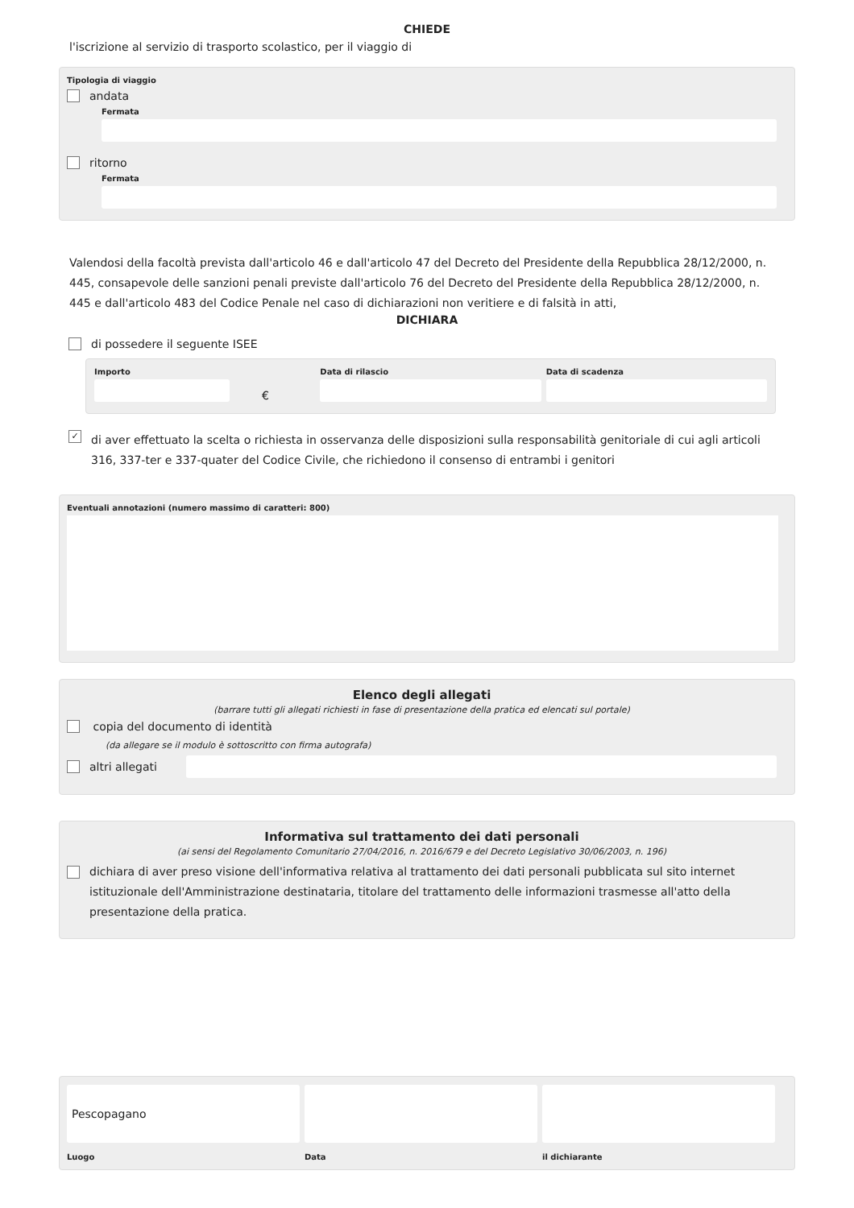CHIEDE
l'iscrizione al servizio di trasporto scolastico, per il viaggio di
Tipologia di viaggio
andata
Fermata
ritorno
Fermata
Valendosi della facoltà prevista dall'articolo 46 e dall'articolo 47 del Decreto del Presidente della Repubblica 28/12/2000, n. 445, consapevole delle sanzioni penali previste dall'articolo 76 del Decreto del Presidente della Repubblica 28/12/2000, n. 445 e dall'articolo 483 del Codice Penale nel caso di dichiarazioni non veritiere e di falsità in atti,
DICHIARA
di possedere il seguente ISEE
Importo
€
Data di rilascio Data di scadenza
✓
di aver effettuato la scelta o richiesta in osservanza delle disposizioni sulla responsabilità genitoriale di cui agli articoli 316, 337-ter e 337-quater del Codice Civile, che richiedono il consenso di entrambi i genitori
Eventuali annotazioni (numero massimo di caratteri: 800)
Elenco degli allegati
(barrare tutti gli allegati richiesti in fase di presentazione della pratica ed elencati sul portale)
copia del documento di identità
(da allegare se il modulo è sottoscritto con firma autografa)
altri allegati
Informativa sul trattamento dei dati personali
(ai sensi del Regolamento Comunitario 27/04/2016, n. 2016/679 e del Decreto Legislativo 30/06/2003, n. 196)
dichiara di aver preso visione dell'informativa relativa al trattamento dei dati personali pubblicata sul sito internet istituzionale dell'Amministrazione destinataria, titolare del trattamento delle informazioni trasmesse all'atto della presentazione della pratica.
Pescopagano
Luogo
Data il dichiarante